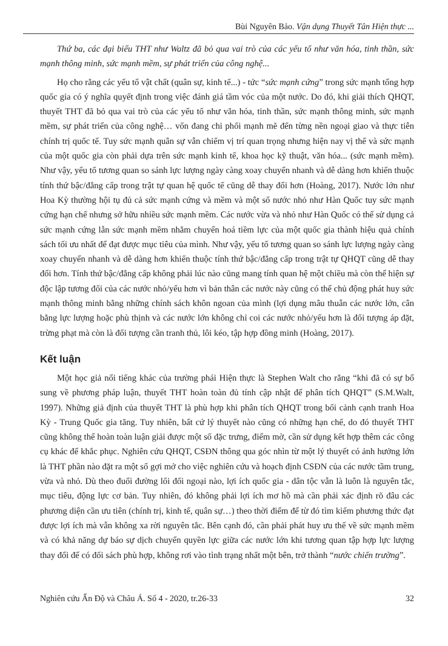Bùi Nguyên Bảo. Vận dụng Thuyết Tân Hiện thực ...
Thứ ba, các đại biểu THT như Waltz đã bỏ qua vai trò của các yếu tố như văn hóa, tinh thần, sức mạnh thông minh, sức mạnh mềm, sự phát triển của công nghệ...
Họ cho rằng các yếu tố vật chất (quân sự, kinh tế...) - tức “sức mạnh cứng” trong sức mạnh tổng hợp quốc gia có ý nghĩa quyết định trong việc đánh giá tầm vóc của một nước. Do đó, khi giải thích QHQT, thuyết THT đã bỏ qua vai trò của các yếu tố như văn hóa, tinh thần, sức mạnh thông minh, sức mạnh mềm, sự phát triển của công nghệ… vốn đang chi phối mạnh mẽ đến từng nền ngoại giao và thực tiễn chính trị quốc tế. Tuy sức mạnh quân sự vẫn chiếm vị trí quan trọng nhưng hiện nay vị thế và sức mạnh của một quốc gia còn phải dựa trên sức mạnh kinh tế, khoa học kỹ thuật, văn hóa... (sức mạnh mềm). Như vậy, yếu tố tương quan so sánh lực lượng ngày càng xoay chuyển nhanh và dễ dàng hơn khiến thuộc tính thứ bậc/đẳng cấp trong trật tự quan hệ quốc tế cũng dễ thay đổi hơn (Hoàng, 2017). Nước lớn như Hoa Kỳ thường hội tụ đủ cả sức mạnh cứng và mềm và một số nước nhỏ như Hàn Quốc tuy sức mạnh cứng hạn chế nhưng sở hữu nhiều sức mạnh mềm. Các nước vừa và nhỏ như Hàn Quốc có thể sử dụng cả sức mạnh cứng lẫn sức mạnh mềm nhằm chuyển hoá tiềm lực của một quốc gia thành hiệu quả chính sách tối ưu nhất để đạt được mục tiêu của mình. Như vậy, yếu tố tương quan so sánh lực lượng ngày càng xoay chuyển nhanh và dễ dàng hơn khiến thuộc tính thứ bậc/đẳng cấp trong trật tự QHQT cũng dễ thay đổi hơn. Tính thứ bậc/đẳng cấp không phải lúc nào cũng mang tính quan hệ một chiều mà còn thể hiện sự độc lập tương đối của các nước nhỏ/yếu hơn vì bản thân các nước này cũng có thể chủ động phát huy sức mạnh thông minh bằng những chính sách khôn ngoan của mình (lợi dụng mâu thuẫn các nước lớn, cân bằng lực lượng hoặc phù thịnh và các nước lớn không chỉ coi các nước nhỏ/yếu hơn là đối tượng áp đặt, trừng phạt mà còn là đối tượng cần tranh thủ, lôi kéo, tập hợp đồng minh (Hoàng, 2017).
Kết luận
Một học giả nổi tiếng khác của trường phái Hiện thực là Stephen Walt cho rằng “khi đã có sự bổ sung về phương pháp luận, thuyết THT hoàn toàn đủ tính cập nhật để phân tích QHQT” (S.M.Walt, 1997). Những giả định của thuyết THT là phù hợp khi phân tích QHQT trong bối cảnh cạnh tranh Hoa Kỳ - Trung Quốc gia tăng. Tuy nhiên, bất cứ lý thuyết nào cũng có những hạn chế, do đó thuyết THT cũng không thể hoàn toàn luận giải được một số đặc trưng, điểm mờ, cần sử dụng kết hợp thêm các công cụ khác để khắc phục. Nghiên cứu QHQT, CSĐN thông qua góc nhìn từ một lý thuyết có ảnh hưởng lớn là THT phần nào đặt ra một số gợi mở cho việc nghiên cứu và hoạch định CSĐN của các nước tầm trung, vừa và nhỏ. Dù theo đuổi đường lối đối ngoại nào, lợi ích quốc gia - dân tộc vẫn là luôn là nguyên tắc, mục tiêu, động lực cơ bản. Tuy nhiên, đó không phải lợi ích mơ hồ mà cần phải xác định rõ đâu các phương diện cần ưu tiên (chính trị, kinh tế, quân sự…) theo thời điểm để từ đó tìm kiếm phương thức đạt được lợi ích mà vẫn không xa rời nguyên tắc. Bên cạnh đó, cần phải phát huy ưu thế về sức mạnh mềm và có khả năng dự báo sự dịch chuyển quyền lực giữa các nước lớn khi tương quan tập hợp lực lượng thay đổi để có đối sách phù hợp, không rơi vào tình trạng nhất một bên, trở thành “nước chiến trường”.
Nghiên cứu Ấn Độ và Châu Á. Số 4 - 2020, tr.26-33 32